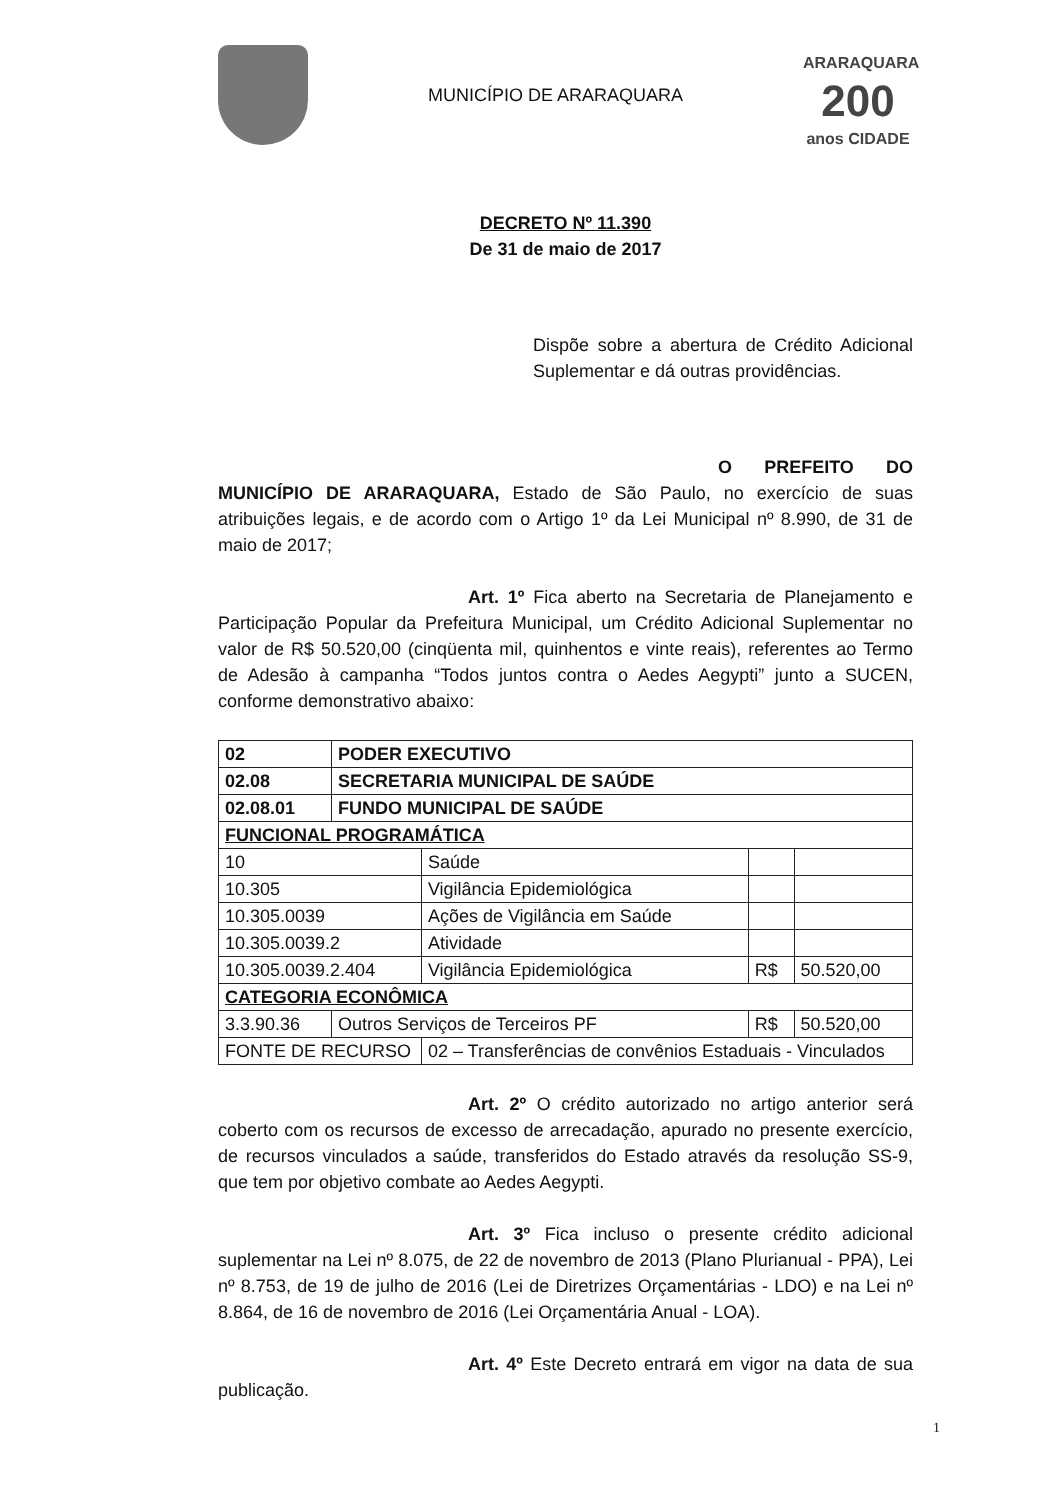MUNICÍPIO DE ARARAQUARA
ARARAQUARA
200
anos CIDADE
DECRETO Nº 11.390
De 31 de maio de 2017
Dispõe sobre a abertura de Crédito Adicional Suplementar e dá outras providências.
O PREFEITO DO MUNICÍPIO DE ARARAQUARA, Estado de São Paulo, no exercício de suas atribuições legais, e de acordo com o Artigo 1º da Lei Municipal nº 8.990, de 31 de maio de 2017;
Art. 1º Fica aberto na Secretaria de Planejamento e Participação Popular da Prefeitura Municipal, um Crédito Adicional Suplementar no valor de R$ 50.520,00 (cinqüenta mil, quinhentos e vinte reais), referentes ao Termo de Adesão à campanha “Todos juntos contra o Aedes Aegypti” junto a SUCEN, conforme demonstrativo abaixo:
| 02 | PODER EXECUTIVO | | | |
| 02.08 | SECRETARIA MUNICIPAL DE SAÚDE | | | |
| 02.08.01 | FUNDO MUNICIPAL DE SAÚDE | | | |
| FUNCIONAL PROGRAMÁTICA | | | | |
| 10 | | Saúde | | |
| 10.305 | | Vigilância Epidemiológica | | |
| 10.305.0039 | | Ações de Vigilância em Saúde | | |
| 10.305.0039.2 | | Atividade | | |
| 10.305.0039.2.404 | | Vigilância Epidemiológica | R$ | 50.520,00 |
| CATEGORIA ECONÔMICA | | | | |
| 3.3.90.36 | Outros Serviços de Terceiros PF | | R$ | 50.520,00 |
| FONTE DE RECURSO | | 02 – Transferências de convênios Estaduais - Vinculados | | |
Art. 2º O crédito autorizado no artigo anterior será coberto com os recursos de excesso de arrecadação, apurado no presente exercício, de recursos vinculados a saúde, transferidos do Estado através da resolução SS-9, que tem por objetivo combate ao Aedes Aegypti.
Art. 3º Fica incluso o presente crédito adicional suplementar na Lei nº 8.075, de 22 de novembro de 2013 (Plano Plurianual - PPA), Lei nº 8.753, de 19 de julho de 2016 (Lei de Diretrizes Orçamentárias - LDO) e na Lei nº 8.864, de 16 de novembro de 2016 (Lei Orçamentária Anual - LOA).
Art. 4º Este Decreto entrará em vigor na data de sua publicação.
1